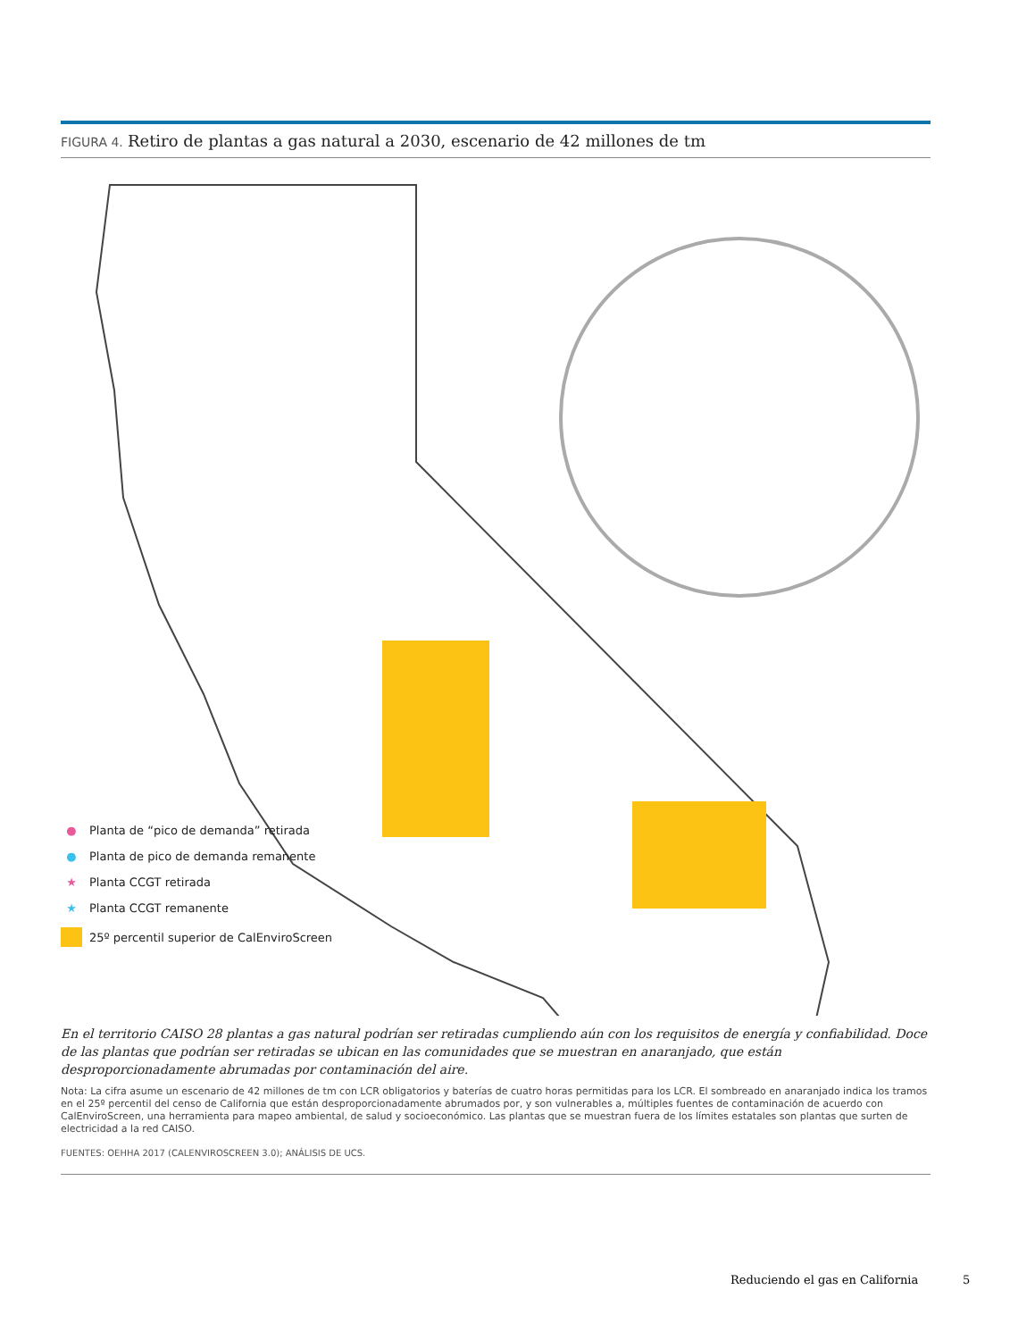FIGURA 4. Retiro de plantas a gas natural a 2030, escenario de 42 millones de tm
● Planta de “pico de demanda” retirada
● Planta de pico de demanda remanente
★ Planta CCGT retirada
★ Planta CCGT remanente
25º percentil superior de CalEnviroScreen
En el territorio CAISO 28 plantas a gas natural podrían ser retiradas cumpliendo aún con los requisitos de energía y confiabilidad. Doce de las plantas que podrían ser retiradas se ubican en las comunidades que se muestran en anaranjado, que están desproporcionadamente abrumadas por contaminación del aire.
Nota: La cifra asume un escenario de 42 millones de tm con LCR obligatorios y baterías de cuatro horas permitidas para los LCR. El sombreado en anaranjado indica los tramos en el 25º percentil del censo de California que están desproporcionadamente abrumados por, y son vulnerables a, múltiples fuentes de contaminación de acuerdo con CalEnviroScreen, una herramienta para mapeo ambiental, de salud y socioeconómico. Las plantas que se muestran fuera de los límites estatales son plantas que surten de electricidad a la red CAISO.
FUENTES: OEHHA 2017 (CALENVIROSCREEN 3.0); ANÁLISIS DE UCS.
Reduciendo el gas en California
5